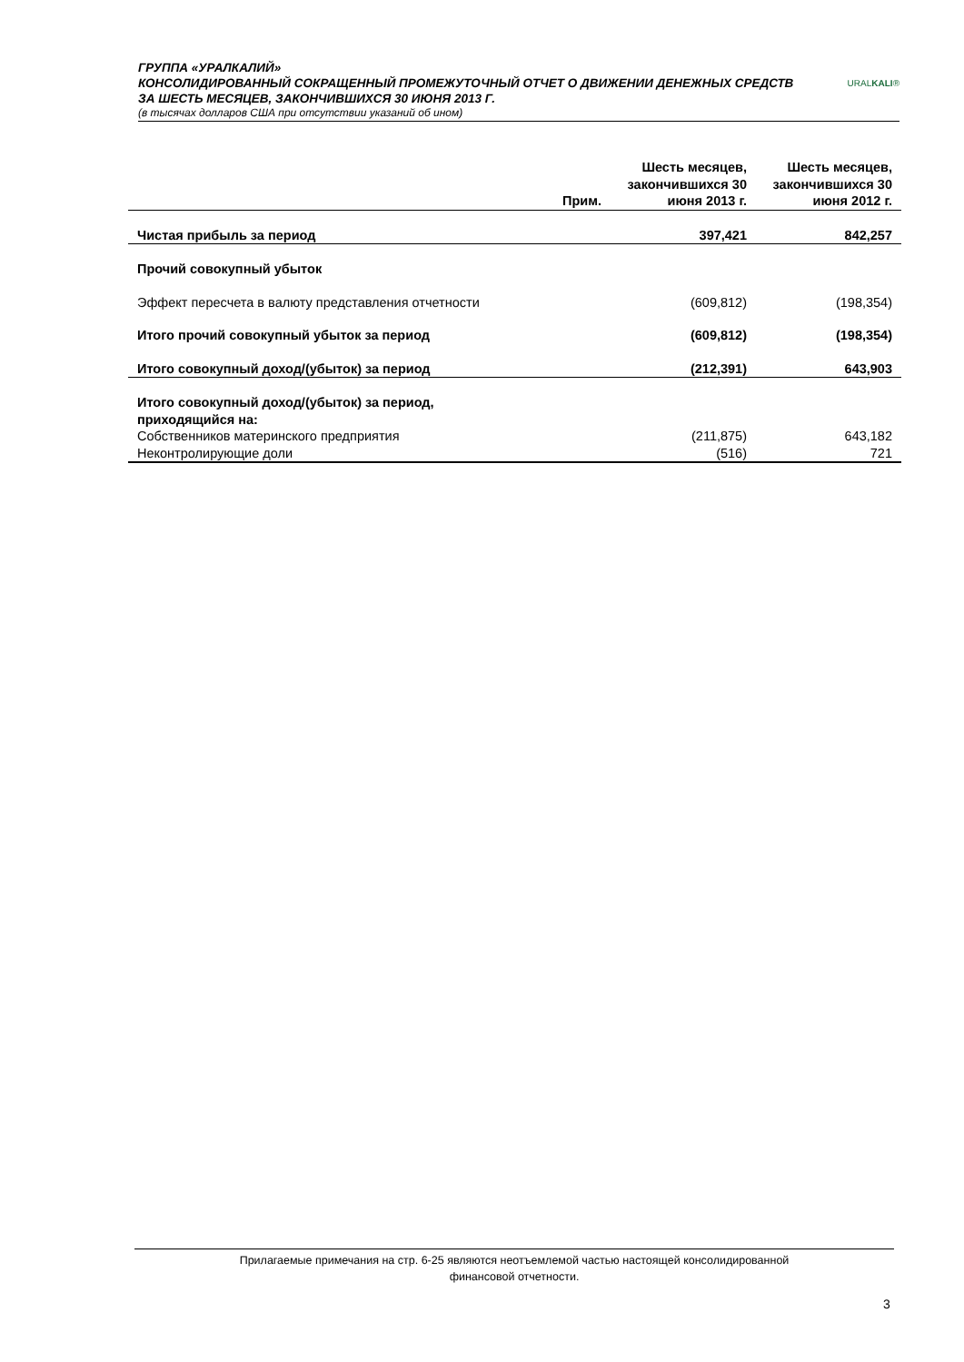ГРУППА «УРАЛКАЛИЙ»
КОНСОЛИДИРОВАННЫЙ СОКРАЩЕННЫЙ ПРОМЕЖУТОЧНЫЙ ОТЧЕТ О ДВИЖЕНИИ ДЕНЕЖНЫХ СРЕДСТВ
ЗА ШЕСТЬ МЕСЯЦЕВ, ЗАКОНЧИВШИХСЯ 30 ИЮНЯ 2013 Г.
(в тысячах долларов США при отсутствии указаний об ином)
URALKALI®
| | Прим. | Шесть месяцев, закончившихся 30 июня 2013 г. | Шесть месяцев, закончившихся 30 июня 2012 г. |
| --- | --- | --- | --- |
| Чистая прибыль за период | | 397,421 | 842,257 |
| Прочий совокупный убыток | | | |
| Эффект пересчета в валюту представления отчетности | | (609,812) | (198,354) |
| Итого прочий совокупный убыток за период | | (609,812) | (198,354) |
| Итого совокупный доход/(убыток) за период | | (212,391) | 643,903 |
| Итого совокупный доход/(убыток) за период, приходящийся на: | | | |
| Собственников материнского предприятия | | (211,875) | 643,182 |
| Неконтролирующие доли | | (516) | 721 |
Прилагаемые примечания на стр. 6-25 являются неотъемлемой частью настоящей консолидированной
финансовой отчетности.
3